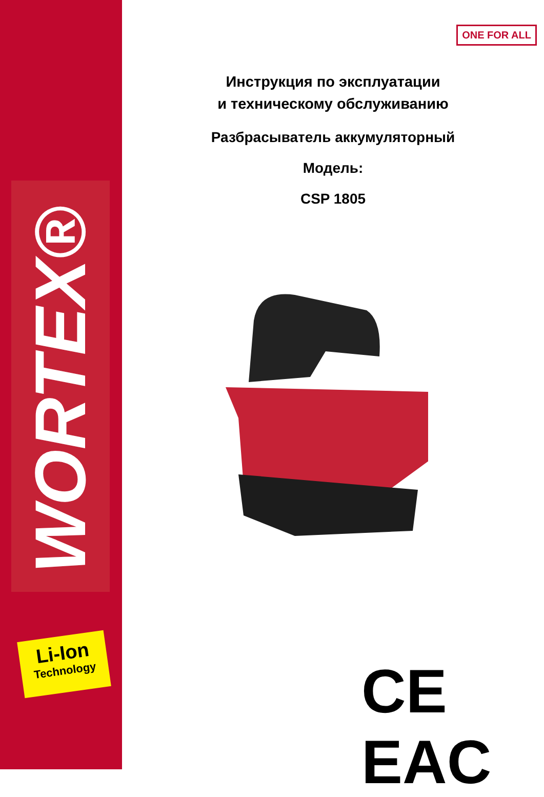WORTEX®
Li-Ion
Technology
ONE FOR ALL
Инструкция по эксплуатации
и техническому обслуживанию
Разбрасыватель аккумуляторный
Модель:
CSP 1805
CE EAC